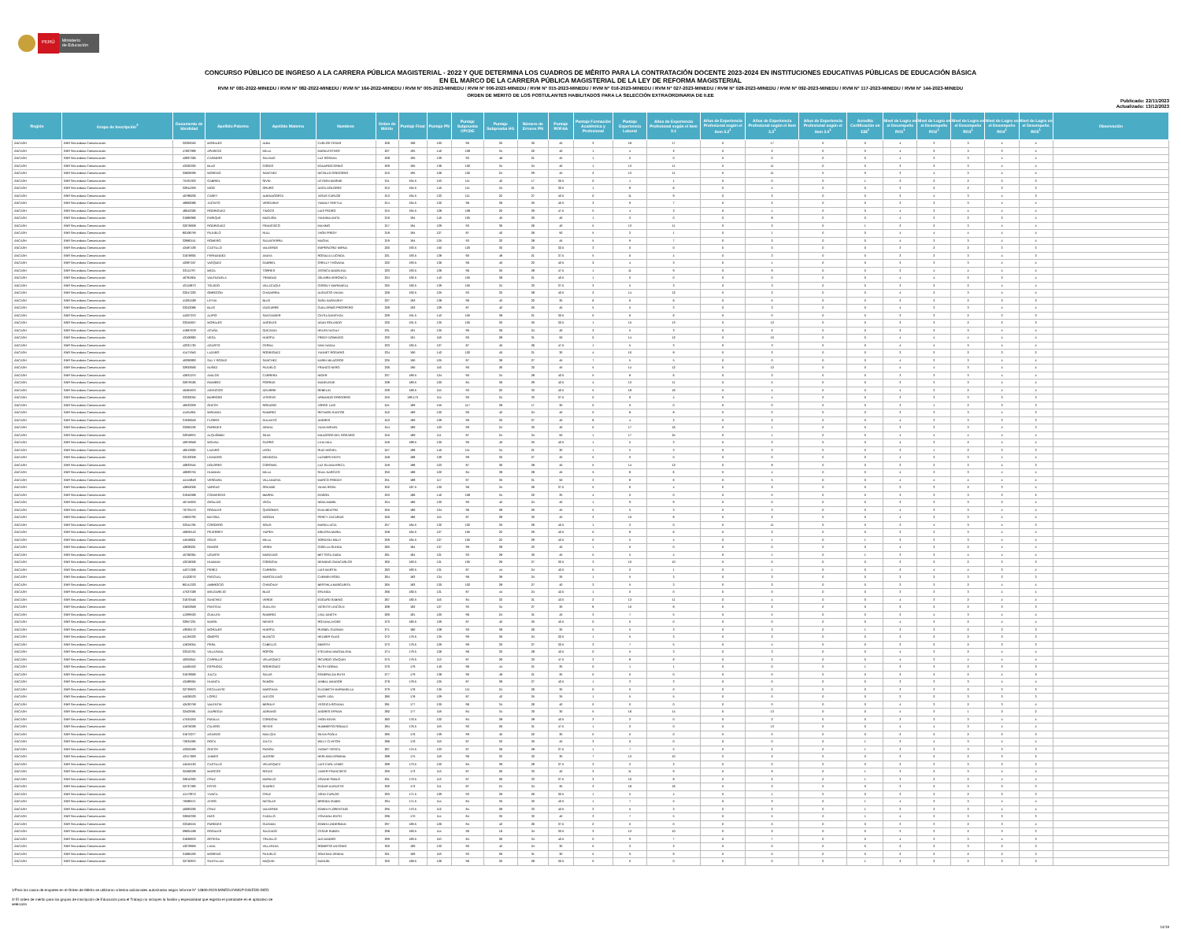PERÚ
Ministerio
de Educación
CONCURSO PÚBLICO DE INGRESO A LA CARRERA PÚBLICA MAGISTERIAL - 2022 Y QUE DETERMINA LOS CUADROS DE MÉRITO PARA LA CONTRATACIÓN DOCENTE 2023-2024 EN INSTITUCIONES EDUCATIVAS PÚBLICAS DE EDUCACIÓN BÁSICA
EN EL MARCO DE LA CARRERA PÚBLICA MAGISTERIAL DE LA LEY DE REFORMA MAGISTERIAL
RVM N° 081-2022-MINEDU / RVM N° 082-2022-MINEDU / RVM N° 164-2022-MINEDU / RVM N° 005-2023-MINEDU / RVM N° 006-2023-MINEDU / RVM N° 015-2023-MINEDU / RVM N° 016-2023-MINEDU / RVM N° 027-2023-MINEDU / RVM N° 028-2023-MINEDU / RVM N° 092-2023-MINEDU / RVM N° 117-2023-MINEDU / RVM N° 144-2023-MINEDU
ORDEN DE MÉRITO DE LOS POSTULANTES HABILITADOS PARA LA SELECCIÓN EXTRAORDINARIA DE II.EE
Publicado: 22/11/2023
Actualizado: 13/12/2023
| Región | Grupo de Inscripción<sup>2</sup> | Documento de Identidad | Apellido Paterno | Apellido Materno | Nombres | Orden de Mérito | Puntaje Final | Puntaje PN | Puntaje Subprueba CPCDE | Puntaje Subprueba HG | Número de Errores PN | Puntaje ROFAA | Puntaje Formación Académica y Profesional | Puntaje Experiencia Laboral | Años de Experiencia Profesional según el item 3.1 | Años de Experiencia Profesional según el item 3.2<sup>1</sup> | Años de Experiencia Profesional según el item 3.3<sup>1</sup> | Años de Experiencia Profesional según el item 3.4<sup>1</sup> | Acredita Certificación en EIB<sup>1</sup> | Nivel de Logro en el Desempeño RO1<sup>1</sup> | Nivel de Logro en el Desempeño RO2<sup>1</sup> | Nivel de Logro en el Desempeño RO3<sup>1</sup> | Nivel de Logro en el Desempeño RO4<sup>1</sup> | Nivel de Logro en el Desempeño RO5<sup>1</sup> | Observación |
| --- | --- | --- | --- | --- | --- | --- | --- | --- | --- | --- | --- | --- | --- | --- | --- | --- | --- | --- | --- | --- | --- | --- | --- | --- | --- |
| ÁNCASH | EBR Secundaria Comunicación | 32392550 | MORALES | ALBA | CARLOS CESAR | 206 | 196 | 120 | 90 | 30 | 30 | 45 | 3 | 18 | 17 | 0 | 17 | 0 | 0 | 4 | 3 | 3 | 4 | 4 | |
| ÁNCASH | EBR Secundaria Comunicación | 47667989 | APARICIO | MILLA | MARIA ESTHER | 207 | 195 | 142 | 108 | 34 | 22 | 40 | 1 | 4 | 2 | 0 | 2 | 0 | 0 | 4 | 2 | 3 | 3 | 4 | |
| ÁNCASH | EBR Secundaria Comunicación | 42697326 | CASIMIRO | SALINAS | LUZ ROSANA | 208 | 195 | 139 | 93 | 46 | 21 | 45 | 1 | 0 | 0 | 0 | 0 | 0 | 0 | 4 | 3 | 3 | 4 | 4 | |
| ÁNCASH | EBR Secundaria Comunicación | 43320330 | BLAS | CORZO | EDUARDO ERIKO | 209 | 195 | 136 | 102 | 34 | 24 | 40 | 1 | 13 | 11 | 0 | 11 | 0 | 0 | 3 | 2 | 3 | 4 | 4 | |
| ÁNCASH | EBR Secundaria Comunicación | 32609599 | MORENO | SANCHEZ | NICOLAS GREGORIO | 210 | 195 | 126 | 102 | 24 | 29 | 45 | 2 | 13 | 11 | 0 | 11 | 0 | 0 | 3 | 4 | 3 | 4 | 4 | |
| ÁNCASH | EBR Secundaria Comunicación | 75191303 | GABRIEL | ÑIVIN | LEYDEN MARNIE | 211 | 194.5 | 153 | 111 | 42 | 17 | 32.5 | 0 | 1 | 1 | 0 | 0 | 0 | 1 | 3 | 2 | 2 | 3 | 3 | |
| ÁNCASH | EBR Secundaria Comunicación | 32944359 | NIÑO | ORURO | ANITA DOLORES | 212 | 194.5 | 145 | 111 | 34 | 21 | 32.5 | 1 | 8 | 6 | 0 | 4 | 0 | 0 | 3 | 2 | 2 | 3 | 3 | |
| ÁNCASH | EBR Secundaria Comunicación | 40788236 | CAREY | ALBINAGORTA | JESUS CARLOS | 213 | 194.5 | 133 | 111 | 22 | 27 | 42.5 | 0 | 11 | 9 | 0 | 2 | 0 | 0 | 3 | 4 | 3 | 4 | 3 | |
| ÁNCASH | EBR Secundaria Comunicación | 46962086 | JACINTO | VERGARAY | YAMALY SHEYLA | 214 | 194.5 | 132 | 96 | 36 | 25 | 42.5 | 3 | 9 | 7 | 0 | 2 | 0 | 0 | 3 | 3 | 3 | 4 | 4 | |
| ÁNCASH | EBR Secundaria Comunicación | 48042326 | RODRIGUEZ | TINOCO | LUIS PEDRO | 215 | 194.5 | 128 | 108 | 20 | 29 | 47.5 | 5 | 4 | 3 | 0 | 1 | 0 | 0 | 4 | 3 | 4 | 4 | 4 | |
| ÁNCASH | EBR Secundaria Comunicación | 31680982 | ENRIQUE | MAGUIÑA | YANNINA ANITA | 216 | 194 | 145 | 105 | 40 | 20 | 40 | 1 | 2 | 0 | 0 | 8 | 0 | 0 | 4 | 3 | 2 | 3 | 4 | |
| ÁNCASH | EBR Secundaria Comunicación | 32278608 | RODRIGUEZ | FRANCISCO | MAXIMO | 217 | 194 | 129 | 93 | 36 | 26 | 40 | 5 | 13 | 11 | 0 | 2 | 0 | 1 | 3 | 2 | 3 | 4 | 4 | |
| ÁNCASH | EBR Secundaria Comunicación | 80108759 | PAJUELO | NULL | JHON FREDY | 218 | 194 | 127 | 87 | 40 | 26 | 50 | 5 | 2 | 1 | 0 | 1 | 0 | 0 | 4 | 4 | 4 | 4 | 4 | |
| ÁNCASH | EBR Secundaria Comunicación | 32980151 | ROMERO | SALVATIERRA | MAGNA | 219 | 194 | 125 | 93 | 32 | 28 | 45 | 5 | 9 | 7 | 0 | 2 | 0 | 0 | 4 | 3 | 3 | 4 | 4 | |
| ÁNCASH | EBR Secundaria Comunicación | 43487439 | CASTILLO | VALVERDE | EMPERATRIZ MIRNA | 220 | 193.5 | 150 | 120 | 30 | 20 | 32.5 | 3 | 0 | 0 | 0 | 0 | 0 | 0 | 3 | 2 | 2 | 3 | 3 | |
| ÁNCASH | EBR Secundaria Comunicación | 31678835 | FERNANDEZ | ANAYA | ROSALIA LUCINDA | 221 | 193.5 | 138 | 90 | 48 | 21 | 37.5 | 5 | 6 | 4 | 0 | 3 | 0 | 0 | 3 | 2 | 3 | 4 | 3 | |
| ÁNCASH | EBR Secundaria Comunicación | 42387167 | VASQUEZ | GABRIEL | GRELLY YHOVANA | 222 | 193.5 | 136 | 96 | 40 | 23 | 42.5 | 2 | 4 | 3 | 0 | 1 | 0 | 0 | 3 | 3 | 3 | 4 | 4 | |
| ÁNCASH | EBR Secundaria Comunicación | 32111797 | MEZA | TORRES | JESSICA MADELINA | 223 | 193.5 | 126 | 96 | 30 | 28 | 47.5 | 1 | 11 | 9 | 0 | 9 | 0 | 0 | 3 | 4 | 4 | 4 | 4 | |
| ÁNCASH | EBR Secundaria Comunicación | 40781804 | VALENZUELA | TRINIDAD | ZELMIRA VERONICA | 224 | 192.5 | 143 | 105 | 38 | 21 | 42.5 | 1 | 0 | 0 | 0 | 0 | 0 | 0 | 4 | 4 | 2 | 3 | 4 | |
| ÁNCASH | EBR Secundaria Comunicación | 43110873 | TOLEDO | VILLACAQUI | GISSELY MARIANELA | 225 | 192.5 | 139 | 105 | 34 | 23 | 37.5 | 3 | 5 | 3 | 0 | 3 | 0 | 0 | 3 | 2 | 2 | 4 | 4 | |
| ÁNCASH | EBR Secundaria Comunicación | 33247222 | OBREGON | CHAVARRIA | AUGUSTO VIVIAN | 226 | 192.5 | 125 | 93 | 32 | 28 | 42.5 | 2 | 14 | 12 | 0 | 2 | 0 | 0 | 4 | 2 | 3 | 4 | 4 | |
| ÁNCASH | EBR Secundaria Comunicación | 41261528 | LEYVA | BLAS | SARA NASHASHY | 227 | 192 | 138 | 96 | 42 | 22 | 35 | 6 | 6 | 6 | 0 | 0 | 0 | 0 | 3 | 3 | 2 | 3 | 3 | |
| ÁNCASH | EBR Secundaria Comunicación | 33243086 | BLAS | IZAGUIRRE | GUILLERMO PROSPERO | 228 | 192 | 129 | 87 | 42 | 25 | 45 | 5 | 5 | 3 | 0 | 3 | 0 | 0 | 4 | 3 | 3 | 4 | 4 | |
| ÁNCASH | EBR Secundaria Comunicación | 44307270 | ALIPIO | SANTANDER | CINTIA DANITHZA | 229 | 191.5 | 143 | 105 | 38 | 21 | 32.5 | 0 | 6 | 6 | 0 | 0 | 0 | 0 | 3 | 2 | 2 | 3 | 3 | |
| ÁNCASH | EBR Secundaria Comunicación | 33345657 | MORALES | ANGELES | ADAN ROLANDO | 230 | 191.5 | 135 | 105 | 30 | 25 | 32.5 | 1 | 15 | 13 | 0 | 12 | 0 | 0 | 3 | 3 | 2 | 2 | 3 | |
| ÁNCASH | EBR Secundaria Comunicación | 41987678 | ACUÑA | QUEZADA | HELEN NATALY | 231 | 191 | 135 | 99 | 36 | 24 | 40 | 3 | 5 | 3 | 0 | 2 | 0 | 0 | 3 | 2 | 3 | 4 | 4 | |
| ÁNCASH | EBR Secundaria Comunicación | 43106820 | VEGA | HUERTA | FREDY DOMINGO | 232 | 191 | 118 | 90 | 28 | 31 | 50 | 0 | 14 | 12 | 0 | 10 | 0 | 0 | 4 | 4 | 4 | 4 | 4 | |
| ÁNCASH | EBR Secundaria Comunicación | 42331725 | AGURTO | CERNA | IVAN NADAL | 233 | 190.5 | 127 | 87 | 40 | 26 | 47.5 | 1 | 5 | 3 | 0 | 3 | 0 | 0 | 4 | 4 | 3 | 4 | 4 | |
| ÁNCASH | EBR Secundaria Comunicación | 41471940 | LAZARO | RODRIGUEZ | YANNET ROSARIO | 234 | 190 | 142 | 102 | 40 | 21 | 30 | 4 | 10 | 8 | 0 | 2 | 0 | 0 | 3 | 2 | 2 | 3 | 2 | |
| ÁNCASH | EBR Secundaria Comunicación | 40390893 | SAL Y ROSAS | SANCHEZ | KARIN MILAGROS | 235 | 190 | 125 | 87 | 38 | 27 | 45 | 7 | 5 | 5 | 0 | 0 | 0 | 0 | 4 | 3 | 3 | 4 | 4 | |
| ÁNCASH | EBR Secundaria Comunicación | 32932656 | NUÑEZ | PAJUELO | FRANCO NERO | 236 | 190 | 116 | 90 | 26 | 32 | 45 | 5 | 14 | 12 | 0 | 12 | 0 | 0 | 4 | 4 | 3 | 4 | 4 | |
| ÁNCASH | EBR Secundaria Comunicación | 42631275 | AVALOS | CARRERA | NIGER | 237 | 189.5 | 124 | 90 | 34 | 28 | 42.5 | 5 | 8 | 6 | 0 | 2 | 0 | 0 | 3 | 3 | 3 | 4 | 4 | |
| ÁNCASH | EBR Secundaria Comunicación | 32979526 | RAMIREZ | PORRAS | MADELEINE | 238 | 189.5 | 120 | 84 | 36 | 29 | 42.5 | 4 | 13 | 11 | 0 | 5 | 0 | 0 | 3 | 3 | 3 | 4 | 4 | |
| ÁNCASH | EBR Secundaria Comunicación | 40481870 | ASENCIOS | AGUIRRE | REBELIN | 239 | 189.5 | 115 | 93 | 22 | 33 | 42.5 | 5 | 18 | 16 | 0 | 4 | 0 | 0 | 4 | 3 | 2 | 4 | 4 | |
| ÁNCASH | EBR Secundaria Comunicación | 33322034 | BARROSO | VITERVO | ARMANDO GREGORIO | 240 | 189.175 | 114 | 90 | 24 | 33 | 37.5 | 0 | 6 | 4 | 0 | 4 | 0 | 0 | 3 | 3 | 3 | 3 | 3 | |
| ÁNCASH | EBR Secundaria Comunicación | 46533209 | ONCOY | ROSARIO | JORGE LUIS | 241 | 189 | 155 | 117 | 38 | 17 | 30 | 0 | 0 | 0 | 0 | 0 | 0 | 0 | 3 | 1 | 2 | 3 | 3 | |
| ÁNCASH | EBR Secundaria Comunicación | 41451851 | MIRANDA | RAMIREZ | RICHARD SANTOS | 242 | 189 | 132 | 90 | 42 | 24 | 40 | 0 | 8 | 8 | 0 | 0 | 0 | 0 | 3 | 3 | 3 | 4 | 3 | |
| ÁNCASH | EBR Secundaria Comunicación | 31936649 | FLORES | DULANTO | ANDRES | 243 | 189 | 129 | 99 | 30 | 27 | 40 | 8 | 4 | 2 | 0 | 2 | 0 | 0 | 4 | 3 | 3 | 3 | 3 | |
| ÁNCASH | EBR Secundaria Comunicación | 33260192 | PAREDES | ARANA | JUAN MIGUEL | 244 | 189 | 123 | 99 | 24 | 30 | 40 | 0 | 17 | 16 | 0 | 1 | 0 | 0 | 3 | 3 | 3 | 4 | 3 | |
| ÁNCASH | EBR Secundaria Comunicación | 32918875 | ALQUIÑIBIN | SILVA | MILAGROS DEL ROSARIO | 245 | 189 | 111 | 87 | 24 | 34 | 50 | 1 | 17 | 24 | 0 | 1 | 0 | 0 | 4 | 4 | 4 | 4 | 4 | |
| ÁNCASH | EBR Secundaria Comunicación | 40976848 | MOLINA | GARRO | LILIA NILA | 246 | 188.5 | 130 | 90 | 40 | 25 | 42.5 | 1 | 5 | 3 | 0 | 2 | 0 | 0 | 4 | 3 | 2 | 4 | 4 | |
| ÁNCASH | EBR Secundaria Comunicación | 46513830 | LAZARO | LEON | RUIZ MICHEL | 247 | 188 | 145 | 111 | 34 | 21 | 30 | 1 | 5 | 3 | 0 | 3 | 0 | 0 | 3 | 1 | 2 | 3 | 3 | |
| ÁNCASH | EBR Secundaria Comunicación | 32132008 | LEANDRO | MENDOZA | LUZMERI EDITH | 248 | 188 | 129 | 99 | 30 | 27 | 45 | 5 | 0 | 0 | 0 | 0 | 0 | 0 | 4 | 3 | 3 | 4 | 4 | |
| ÁNCASH | EBR Secundaria Comunicación | 40833545 | DOLORES | CORONEL | LUZ ELIANA ERICA | 249 | 188 | 123 | 87 | 36 | 28 | 40 | 5 | 14 | 12 | 0 | 8 | 0 | 0 | 3 | 3 | 3 | 4 | 3 | |
| ÁNCASH | EBR Secundaria Comunicación | 40829755 | HUAMAN | MILLA | RAUL NARCIZO | 250 | 188 | 122 | 84 | 38 | 28 | 45 | 5 | 8 | 6 | 0 | 4 | 0 | 0 | 4 | 3 | 3 | 4 | 4 | |
| ÁNCASH | EBR Secundaria Comunicación | 44115848 | VERGARA | VILLANUEVA | MARCO FREDDY | 251 | 188 | 117 | 87 | 30 | 31 | 50 | 3 | 8 | 6 | 0 | 5 | 0 | 0 | 4 | 4 | 4 | 4 | 4 | |
| ÁNCASH | EBR Secundaria Comunicación | 42852006 | VARGAS | GRANDE | VILMA ROSA | 252 | 187.5 | 130 | 96 | 34 | 26 | 37.5 | 5 | 6 | 4 | 0 | 2 | 0 | 0 | 3 | 3 | 2 | 3 | 4 | |
| ÁNCASH | EBR Secundaria Comunicación | 31940588 | CONVERCIO | IBARRA | EDISON | 253 | 186 | 142 | 108 | 34 | 22 | 35 | 4 | 0 | 0 | 0 | 0 | 0 | 0 | 3 | 3 | 3 | 3 | 2 | |
| ÁNCASH | EBR Secundaria Comunicación | 40745653 | GIRALDO | VEGA | NIDIA MABEL | 254 | 186 | 132 | 90 | 42 | 24 | 40 | 1 | 9 | 9 | 0 | 0 | 0 | 0 | 3 | 3 | 3 | 3 | 4 | |
| ÁNCASH | EBR Secundaria Comunicación | 76733473 | ROSALES | QUIÑONES | ELVA BEATRIZ | 255 | 186 | 124 | 96 | 28 | 29 | 45 | 5 | 5 | 3 | 0 | 3 | 0 | 0 | 4 | 3 | 3 | 4 | 4 | |
| ÁNCASH | EBR Secundaria Comunicación | 15852790 | BAYONA | INOÑAN | PERCY ZACARIAS | 256 | 186 | 115 | 87 | 28 | 32 | 45 | 3 | 10 | 8 | 0 | 2 | 0 | 0 | 4 | 3 | 3 | 4 | 4 | |
| ÁNCASH | EBR Secundaria Comunicación | 33344765 | CORDERO | SOLIS | MARIA LUCIA | 257 | 184.5 | 132 | 102 | 30 | 26 | 42.5 | 1 | 2 | 0 | 0 | 11 | 0 | 0 | 3 | 4 | 3 | 4 | 3 | |
| ÁNCASH | EBR Secundaria Comunicación | 40659143 | PEJERREY | YAIPEN | MELISSA MARIA | 258 | 184.5 | 127 | 105 | 22 | 29 | 42.5 | 0 | 8 | 6 | 0 | 2 | 0 | 0 | 3 | 3 | 3 | 4 | 4 | |
| ÁNCASH | EBR Secundaria Comunicación | 44518601 | SOLIS | MILLA | SORAYDA MILLY | 259 | 184.5 | 127 | 105 | 22 | 29 | 42.5 | 0 | 5 | 4 | 0 | 1 | 0 | 1 | 3 | 3 | 3 | 4 | 4 | |
| ÁNCASH | EBR Secundaria Comunicación | 42638221 | RAMOS | VERDI | GISELLA OLINDA | 260 | 184 | 137 | 99 | 38 | 23 | 40 | 1 | 0 | 0 | 0 | 0 | 0 | 0 | 4 | 2 | 2 | 4 | 4 | |
| ÁNCASH | EBR Secundaria Comunicación | 45766364 | UGARTE | MARZANO | BETTSITA ZAIDA | 261 | 184 | 121 | 93 | 28 | 30 | 45 | 5 | 5 | 4 | 0 | 1 | 0 | 1 | 3 | 3 | 4 | 4 | 4 | |
| ÁNCASH | EBR Secundaria Comunicación | 43218006 | HUAMAN | CORDOVA | DENNING GIANCARLOS | 262 | 183.5 | 131 | 105 | 26 | 27 | 32.5 | 3 | 10 | 10 | 0 | 0 | 0 | 0 | 3 | 2 | 2 | 3 | 3 | |
| ÁNCASH | EBR Secundaria Comunicación | 44371306 | PEREZ | CARRION | LUIS MARTIN | 263 | 183.5 | 131 | 87 | 44 | 24 | 42.5 | 0 | 2 | 1 | 0 | 1 | 0 | 0 | 2 | 4 | 4 | 3 | 4 | |
| ÁNCASH | EBR Secundaria Comunicación | 41122076 | PASCUAL | MARCELIANO | CARMEN ROSA | 264 | 183 | 134 | 96 | 38 | 24 | 35 | 1 | 5 | 3 | 0 | 2 | 0 | 0 | 3 | 2 | 3 | 3 | 3 | |
| ÁNCASH | EBR Secundaria Comunicación | 80141333 | AMBROCIO | CHINCHAY | BERTHILA MARGARITA | 265 | 183 | 130 | 102 | 28 | 27 | 40 | 3 | 5 | 3 | 0 | 2 | 0 | 0 | 3 | 3 | 2 | 4 | 4 | |
| ÁNCASH | EBR Secundaria Comunicación | 47527028 | MELGAREJO | BLAS | ERLINDA | 266 | 182.5 | 131 | 87 | 44 | 24 | 42.5 | 1 | 0 | 0 | 0 | 0 | 0 | 0 | 3 | 3 | 3 | 4 | 4 | |
| ÁNCASH | EBR Secundaria Comunicación | 31670546 | SANCHEZ | VERDE | EDGARD SABINO | 267 | 182.5 | 116 | 84 | 32 | 31 | 42.5 | 2 | 13 | 11 | 0 | 4 | 0 | 0 | 4 | 3 | 2 | 4 | 4 | |
| ÁNCASH | EBR Secundaria Comunicación | 31653848 | PANTOJA | GUILLEN | VICENTE LINCOLN | 268 | 182 | 127 | 93 | 34 | 27 | 30 | 8 | 10 | 8 | 0 | 2 | 0 | 0 | 2 | 2 | 2 | 3 | 3 | |
| ÁNCASH | EBR Secundaria Comunicación | 41399530 | GUILLEN | RAMIREZ | LINA JANETH | 269 | 181 | 120 | 96 | 24 | 31 | 45 | 3 | 7 | 5 | 0 | 5 | 0 | 0 | 3 | 4 | 3 | 4 | 4 | |
| ÁNCASH | EBR Secundaria Comunicación | 32957231 | MARIN | NIEVES | ROXANA AYDEE | 270 | 180.5 | 129 | 87 | 42 | 25 | 42.5 | 0 | 0 | 0 | 0 | 0 | 0 | 0 | 4 | 3 | 2 | 4 | 4 | |
| ÁNCASH | EBR Secundaria Comunicación | 43936172 | MORALES | HUERTA | RUSBEL GUZMAN | 271 | 180 | 128 | 90 | 38 | 26 | 35 | 5 | 5 | 3 | 0 | 3 | 0 | 1 | 3 | 3 | 2 | 3 | 3 | |
| ÁNCASH | EBR Secundaria Comunicación | 44125033 | OBISPO | BLANCO | HELMER ELIAS | 272 | 179.5 | 135 | 99 | 36 | 24 | 32.5 | 1 | 5 | 3 | 0 | 2 | 0 | 0 | 3 | 2 | 2 | 3 | 3 | |
| ÁNCASH | EBR Secundaria Comunicación | 41819054 | PERA | CABELLO | EBERTH | 273 | 179.5 | 129 | 99 | 30 | 27 | 32.5 | 3 | 7 | 5 | 0 | 4 | 0 | 0 | 3 | 2 | 2 | 3 | 3 | |
| ÁNCASH | EBR Secundaria Comunicación | 33342761 | VILLAFANA | ROPON | ETELVINA MAGDALENA | 274 | 179.5 | 126 | 96 | 30 | 28 | 42.5 | 0 | 5 | 3 | 0 | 3 | 0 | 0 | 4 | 3 | 2 | 4 | 4 | |
| ÁNCASH | EBR Secundaria Comunicación | 40352641 | CARRILLO | VELASQUEZ | RICARDO JOAQUIN | 275 | 179.5 | 113 | 87 | 26 | 33 | 47.5 | 3 | 8 | 6 | 0 | 2 | 0 | 0 | 4 | 3 | 4 | 4 | 4 | |
| ÁNCASH | EBR Secundaria Comunicación | 44460452 | ESPINOZA | RODRIGUEZ | RUTH NOEMA | 276 | 179 | 140 | 96 | 44 | 21 | 35 | 0 | 1 | 1 | 0 | 0 | 0 | 1 | 3 | 3 | 2 | 3 | 3 | |
| ÁNCASH | EBR Secundaria Comunicación | 31678826 | JULCA | SALAS | ESMERALDA RUTH | 277 | 179 | 138 | 90 | 48 | 21 | 35 | 0 | 0 | 0 | 0 | 0 | 0 | 0 | 3 | 2 | 2 | 4 | 3 | |
| ÁNCASH | EBR Secundaria Comunicación | 43468564 | HUANCA | RAMON | ANIBAL AMADOR | 278 | 178.5 | 125 | 87 | 38 | 27 | 42.5 | 1 | 3 | 3 | 0 | 0 | 0 | 0 | 3 | 3 | 3 | 4 | 4 | |
| ÁNCASH | EBR Secundaria Comunicación | 32739870 | ESCALANTE | MARCHAN | ELIZABETH MARIANELLA | 279 | 178 | 135 | 111 | 24 | 26 | 35 | 0 | 0 | 0 | 0 | 0 | 0 | 0 | 3 | 3 | 2 | 3 | 3 | |
| ÁNCASH | EBR Secundaria Comunicación | 44526533 | LOPEZ | ALEJOS | MARY LIDA | 280 | 178 | 129 | 87 | 42 | 25 | 35 | 1 | 5 | 5 | 0 | 0 | 0 | 0 | 3 | 2 | 3 | 3 | 3 | |
| ÁNCASH | EBR Secundaria Comunicación | 42430758 | VALENTIN | BERNUY | YESSICA ROXANA | 281 | 177 | 130 | 96 | 34 | 26 | 40 | 0 | 0 | 0 | 0 | 0 | 0 | 0 | 4 | 3 | 2 | 3 | 4 | |
| ÁNCASH | EBR Secundaria Comunicación | 32402581 | JAUREGUI | ADRIANO | ANDRES EFRAIN | 282 | 177 | 118 | 84 | 34 | 30 | 30 | 5 | 16 | 14 | 0 | 13 | 0 | 0 | 4 | 3 | 1 | 2 | 2 | |
| ÁNCASH | EBR Secundaria Comunicación | 47534253 | PADILLA | CORDOVA | JHON KEVIN | 283 | 176.5 | 122 | 84 | 38 | 28 | 42.5 | 3 | 2 | 0 | 0 | 2 | 0 | 0 | 3 | 3 | 3 | 4 | 4 | |
| ÁNCASH | EBR Secundaria Comunicación | 41976036 | CALERO | REYES | HUMBERTO RONALD | 284 | 176.5 | 119 | 93 | 26 | 31 | 47.5 | 1 | 2 | 0 | 0 | 13 | 0 | 0 | 4 | 4 | 3 | 4 | 4 | |
| ÁNCASH | EBR Secundaria Comunicación | 31672277 | AGUEDO | MALLQUI | SILVIA PAOLA | 285 | 176 | 139 | 99 | 40 | 22 | 30 | 0 | 0 | 0 | 0 | 0 | 0 | 0 | 2 | 2 | 2 | 3 | 3 | |
| ÁNCASH | EBR Secundaria Comunicación | 72034585 | ROCA | JULCA | WILLY CLINTON | 286 | 176 | 119 | 87 | 32 | 30 | 45 | 3 | 0 | 0 | 0 | 0 | 0 | 1 | 3 | 4 | 3 | 4 | 4 | |
| ÁNCASH | EBR Secundaria Comunicación | 43303483 | ONCOY | PASION | YASMIT YESICA | 287 | 175.5 | 123 | 87 | 36 | 28 | 37.5 | 1 | 7 | 5 | 0 | 2 | 0 | 1 | 3 | 3 | 3 | 3 | 3 | |
| ÁNCASH | EBR Secundaria Comunicación | 43117268 | JAIMES | ALEGRE | HERLINDA ERMINIA | 288 | 175 | 118 | 96 | 22 | 32 | 30 | 7 | 12 | 10 | 0 | 2 | 0 | 0 | 3 | 2 | 2 | 3 | 2 | |
| ÁNCASH | EBR Secundaria Comunicación | 44545120 | CASTILLO | VELASQUEZ | LUIS CARL LEWIS | 289 | 173.5 | 122 | 84 | 38 | 28 | 37.5 | 3 | 2 | 2 | 0 | 0 | 0 | 0 | 3 | 3 | 3 | 3 | 3 | |
| ÁNCASH | EBR Secundaria Comunicación | 32496038 | MARCOS | ROJAS | JAVIER FRANCISCO | 290 | 173 | 113 | 87 | 26 | 33 | 40 | 3 | 11 | 9 | 0 | 9 | 0 | 1 | 3 | 2 | 3 | 4 | 4 | |
| ÁNCASH | EBR Secundaria Comunicación | 32610330 | CRUZ | MURILLO | JOVANE PABLO | 291 | 172.5 | 113 | 87 | 26 | 33 | 37.5 | 3 | 10 | 8 | 0 | 2 | 0 | 1 | 3 | 2 | 2 | 4 | 4 | |
| ÁNCASH | EBR Secundaria Comunicación | 32737383 | EFFIO | SUAREZ | EDDAR AUGUSTO | 292 | 172 | 111 | 87 | 24 | 34 | 35 | 3 | 18 | 16 | 0 | 2 | 0 | 0 | 3 | 2 | 3 | 3 | 3 | |
| ÁNCASH | EBR Secundaria Comunicación | 41173972 | YUNCA | CRUZ | JOHN CARLOS | 293 | 171.5 | 129 | 93 | 36 | 26 | 32.5 | 1 | 5 | 4 | 0 | 1 | 0 | 0 | 3 | 3 | 2 | 2 | 3 | |
| ÁNCASH | EBR Secundaria Comunicación | 70586571 | ATIRO | NICOLAS | BRIGIDA ISABEL | 294 | 171.5 | 114 | 84 | 30 | 32 | 42.5 | 1 | 7 | 5 | 0 | 3 | 0 | 1 | 4 | 3 | 3 | 4 | 4 | |
| ÁNCASH | EBR Secundaria Comunicación | 40082226 | CRUZ | VALVERDE | EDWIN FLORENTINO | 295 | 170.5 | 112 | 84 | 28 | 33 | 42.5 | 3 | 5 | 3 | 0 | 2 | 0 | 1 | 3 | 3 | 3 | 4 | 4 | |
| ÁNCASH | EBR Secundaria Comunicación | 32650336 | HIZO | CADILLO | YOVANNA EDITH | 296 | 170 | 114 | 84 | 30 | 32 | 40 | 3 | 7 | 5 | 0 | 5 | 0 | 1 | 4 | 3 | 3 | 3 | 3 | |
| ÁNCASH | EBR Secundaria Comunicación | 33348155 | PAREDES | GUZMAN | EDWIN LINDERMAN | 297 | 169.5 | 126 | 84 | 42 | 26 | 37.5 | 0 | 0 | 0 | 0 | 0 | 0 | 0 | 3 | 3 | 2 | 3 | 4 | |
| ÁNCASH | EBR Secundaria Comunicación | 09694188 | ROSALES | SALGADO | CESAR RUBEN | 298 | 169.5 | 114 | 96 | 18 | 34 | 32.5 | 3 | 12 | 10 | 0 | 2 | 0 | 0 | 3 | 2 | 2 | 3 | 3 | |
| ÁNCASH | EBR Secundaria Comunicación | 31826876 | ORTEGA | TRUJILLO | ALEJANDRO | 299 | 169.5 | 110 | 84 | 26 | 34 | 42.5 | 0 | 9 | 7 | 0 | 7 | 0 | 0 | 4 | 3 | 3 | 4 | 3 | |
| ÁNCASH | EBR Secundaria Comunicación | 43278859 | LUNA | VILLAFANA | ROBERTO ANTONIO | 300 | 169 | 132 | 90 | 42 | 24 | 30 | 0 | 2 | 2 | 0 | 0 | 0 | 0 | 2 | 2 | 3 | 2 | 3 | |
| ÁNCASH | EBR Secundaria Comunicación | 31680493 | MORENO | PAJUELO | SOLEDAD ZENINA | 301 | 169 | 119 | 93 | 26 | 31 | 30 | 5 | 9 | 9 | 0 | 0 | 0 | 0 | 2 | 2 | 2 | 3 | 3 | |
| ÁNCASH | EBR Secundaria Comunicación | 32730875 | SANTILLAN | MAQUIN | MANUEL | 302 | 168.5 | 126 | 96 | 30 | 28 | 32.5 | 0 | 0 | 0 | 0 | 0 | 0 | 1 | 3 | 2 | 2 | 3 | 3 | |
1/Para los casos de empates en el Orden de Mérito se utilizaron criterios adicionales autorizados según Informe N° 14800-2023-MINEDU/VMGP-DIGEDD-DIED
2/ El orden de mérito para los grupos de inscripción de Educación para el Trabajo no incluyen la familia y especialidad que registra el postulante en el aplicativo de selección
14/19